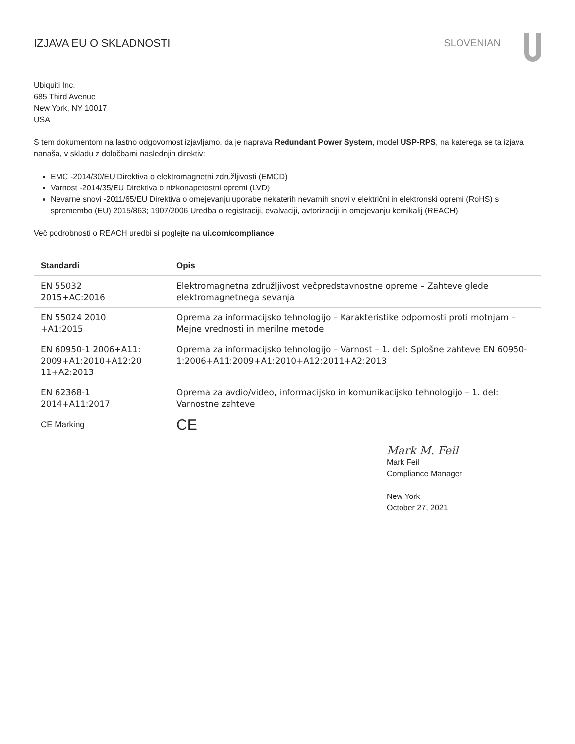IZJAVA EU O SKLADNOSTI SLOVENIAN
Ubiquiti Inc.
685 Third Avenue
New York, NY 10017
USA
S tem dokumentom na lastno odgovornost izjavljamo, da je naprava Redundant Power System, model USP-RPS, na katerega se ta izjava nanaša, v skladu z določbami naslednjih direktiv:
EMC -2014/30/EU Direktiva o elektromagnetni združljivosti (EMCD)
Varnost -2014/35/EU Direktiva o nizkonapetostni opremi (LVD)
Nevarne snovi -2011/65/EU Direktiva o omejevanju uporabe nekaterih nevarnih snovi v električni in elektronski opremi (RoHS) s spremembo (EU) 2015/863; 1907/2006 Uredba o registraciji, evalvaciji, avtorizaciji in omejevanju kemikalij (REACH)
Več podrobnosti o REACH uredbi si poglejte na ui.com/compliance
| Standardi | Opis |
| --- | --- |
| EN 55032 2015+AC:2016 | Elektromagnetna združljivost večpredstavnostne opreme – Zahteve glede elektromagnetnega sevanja |
| EN 55024 2010 +A1:2015 | Oprema za informacijsko tehnologijo – Karakteristike odpornosti proti motnjam – Mejne vrednosti in merilne metode |
| EN 60950-1 2006+A11: 2009+A1:2010+A12:20 11+A2:2013 | Oprema za informacijsko tehnologijo – Varnost – 1. del: Splošne zahteve EN 60950-1:2006+A11:2009+A1:2010+A12:2011+A2:2013 |
| EN 62368-1 2014+A11:2017 | Oprema za avdio/video, informacijsko in komunikacijsko tehnologijo – 1. del: Varnostne zahteve |
| CE Marking | CE |
Mark M. Feil
Mark Feil
Compliance Manager
New York
October 27, 2021